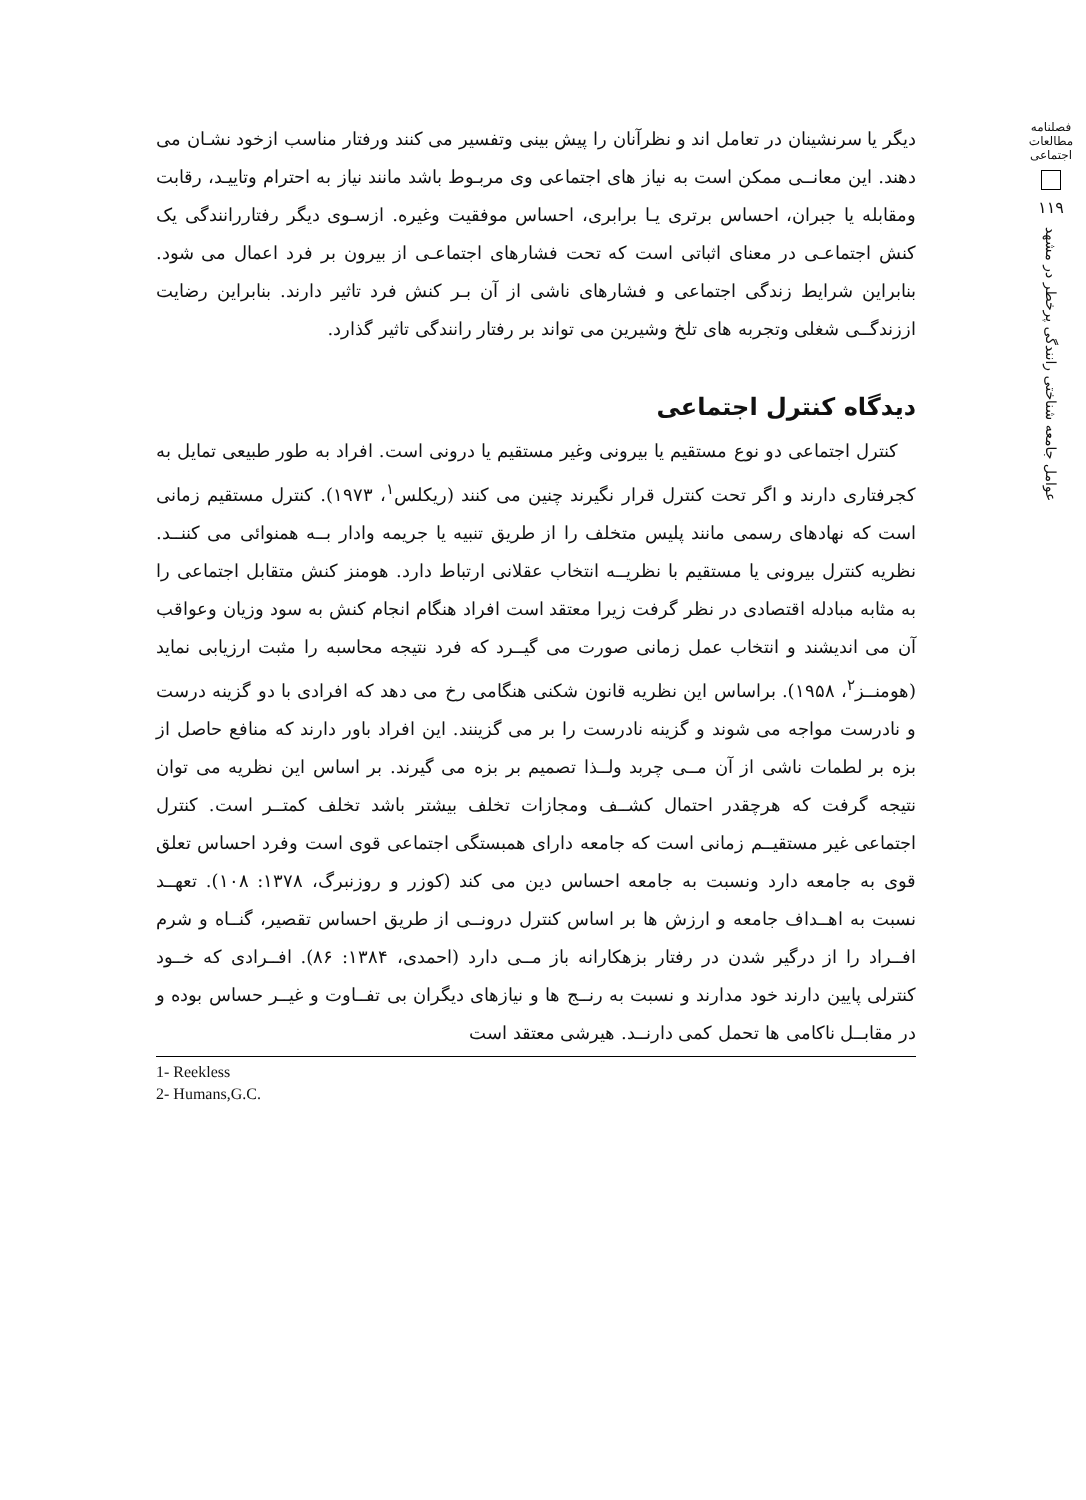فصلنامه مطالعات اجتماعی
۱۱۹
عوامل جامعه شناختی رانندگی پرخطر در مشهد
دیگر یا سرنشینان در تعامل اند و نظرآنان را پیش بینی وتفسیر می کنند ورفتار مناسب ازخود نشـان می دهند. این معانــی ممکن است به نیاز های اجتماعی وی مربـوط باشد مانند نیاز به احترام وتاییـد، رقابت ومقابله یا جبران، احساس برتری یـا برابری، احساس موفقیت وغیره. ازسـوی دیگر رفتاررانندگی یک کنش اجتماعـی در معنای اثباتی است که تحت فشارهای اجتماعـی از بیرون بر فرد اعمال می شود. بنابراین شرایط زندگی اجتماعی و فشارهای ناشی از آن بـر کنش فرد تاثیر دارند. بنابراین رضایت اززندگــی شغلی وتجربه های تلخ وشیرین می تواند بر رفتار رانندگی تاثیر گذارد.
دیدگاه کنترل اجتماعی
کنترل اجتماعی دو نوع مستقیم یا بیرونی وغیر مستقیم یا درونی است. افراد به طور طبیعی تمایل به کجرفتاری دارند و اگر تحت کنترل قرار نگیرند چنین می کنند (ریکلس<sup>۱</sup>، ۱۹۷۳). کنترل مستقیم زمانی است که نهادهای رسمی مانند پلیس متخلف را از طریق تنبیه یا جریمه وادار بــه همنوائی می کننــد. نظریه کنترل بیرونی یا مستقیم با نظریــه انتخاب عقلانی ارتباط دارد. هومنز کنش متقابل اجتماعی را به مثابه مبادله اقتصادی در نظر گرفت زیرا معتقد است افراد هنگام انجام کنش به سود وزیان وعواقب آن می اندیشند و انتخاب عمل زمانی صورت می گیــرد که فرد نتیجه محاسبه را مثبت ارزیابی نماید (هومنــز<sup>۲</sup>، ۱۹۵۸). براساس این نظریه قانون شکنی هنگامی رخ می دهد که افرادی با دو گزینه درست و نادرست مواجه می شوند و گزینه نادرست را بر می گزینند. این افراد باور دارند که منافع حاصل از بزه بر لطمات ناشی از آن مــی چربد ولــذا تصمیم بر بزه می گیرند. بر اساس این نظریه می توان نتیجه گرفت که هرچقدر احتمال کشــف ومجازات تخلف بیشتر باشد تخلف کمتــر است. کنترل اجتماعی غیر مستقیــم زمانی است که جامعه دارای همبستگی اجتماعی قوی است وفرد احساس تعلق قوی به جامعه دارد ونسبت به جامعه احساس دین می کند (کوزر و روزنبرگ، ۱۳۷۸: ۱۰۸). تعهــد نسبت به اهــداف جامعه و ارزش ها بر اساس کنترل درونــی از طریق احساس تقصیر، گنــاه و شرم افــراد را از درگیر شدن در رفتار بزهکارانه باز مــی دارد (احمدی، ۱۳۸۴: ۸۶). افــرادی که خــود کنترلی پایین دارند خود مدارند و نسبت به رنــج ها و نیازهای دیگران بی تفــاوت و غیــر حساس بوده و در مقابــل ناکامی ها تحمل کمی دارنــد. هیرشی معتقد است
1- Reekless
2- Humans,G.C.